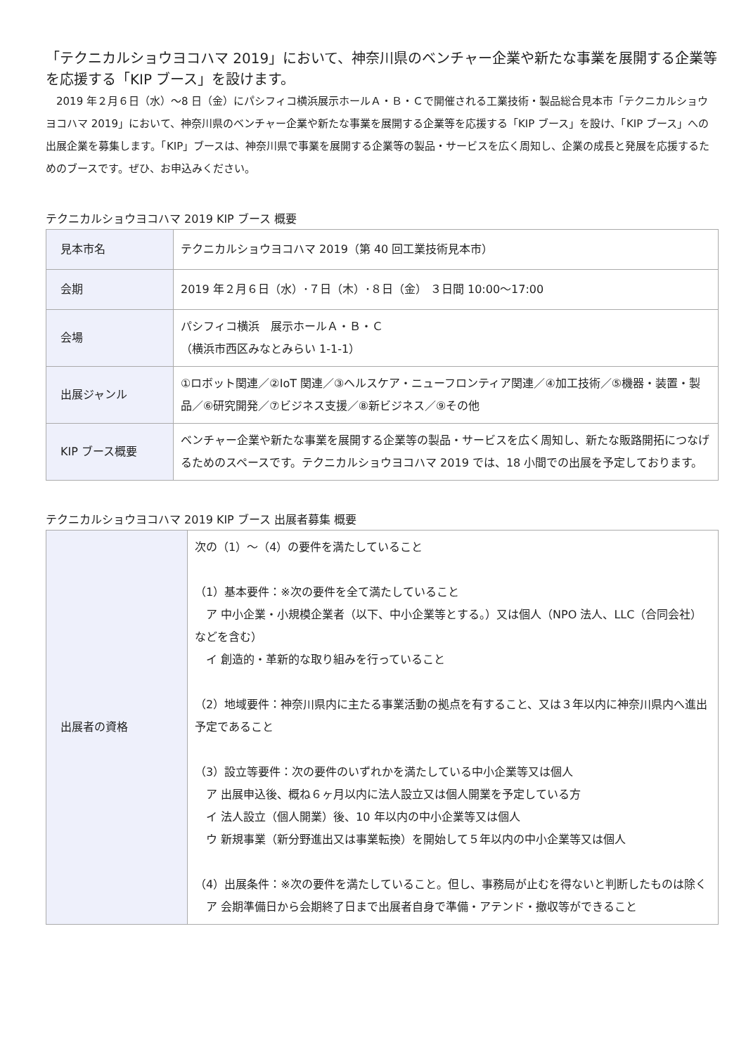「テクニカルショウヨコハマ 2019」において、神奈川県のベンチャー企業や新たな事業を展開する企業等を応援する「KIP ブース」を設けます。
2019 年２月６日（水）～8 日（金）にパシフィコ横浜展示ホールＡ・Ｂ・Ｃで開催される工業技術・製品総合見本市「テクニカルショウヨコハマ 2019」において、神奈川県のベンチャー企業や新たな事業を展開する企業等を応援する「KIP ブース」を設け、「KIP ブース」への出展企業を募集します。「KIP」ブースは、神奈川県で事業を展開する企業等の製品・サービスを広く周知し、企業の成長と発展を応援するためのブースです。ぜひ、お申込みください。
テクニカルショウヨコハマ 2019 KIP ブース 概要
| 見本市名 | テクニカルショウヨコハマ 2019（第 40 回工業技術見本市） |
| 会期 | 2019 年２月６日（水）･７日（木）･８日（金） ３日間 10:00～17:00 |
| 会場 | パシフィコ横浜 展示ホールＡ・Ｂ・Ｃ （横浜市西区みなとみらい 1-1-1） |
| 出展ジャンル | ①ロボット関連／②IoT 関連／③ヘルスケア・ニューフロンティア関連／④加工技術／⑤機器・装置・製品／⑥研究開発／⑦ビジネス支援／⑧新ビジネス／⑨その他 |
| KIP ブース概要 | ベンチャー企業や新たな事業を展開する企業等の製品・サービスを広く周知し、新たな販路開拓につなげるためのスペースです。テクニカルショウヨコハマ 2019 では、18 小間での出展を予定しております。 |
テクニカルショウヨコハマ 2019 KIP ブース 出展者募集 概要
| 出展者の資格 | 次の（1）～（4）の要件を満たしていること （1）基本要件：※次の要件を全て満たしていること ア 中小企業・小規模企業者（以下、中小企業等とする。）又は個人（NPO 法人、LLC（合同会社）などを含む） イ 創造的・革新的な取り組みを行っていること （2）地域要件：神奈川県内に主たる事業活動の拠点を有すること、又は３年以内に神奈川県内へ進出予定であること （3）設立等要件：次の要件のいずれかを満たしている中小企業等又は個人 ア 出展申込後、概ね６ヶ月以内に法人設立又は個人開業を予定している方 イ 法人設立（個人開業）後、10 年以内の中小企業等又は個人 ウ 新規事業（新分野進出又は事業転換）を開始して５年以内の中小企業等又は個人 （4）出展条件：※次の要件を満たしていること。但し、事務局が止むを得ないと判断したものは除く ア 会期準備日から会期終了日まで出展者自身で準備・アテンド・撤収等ができること |